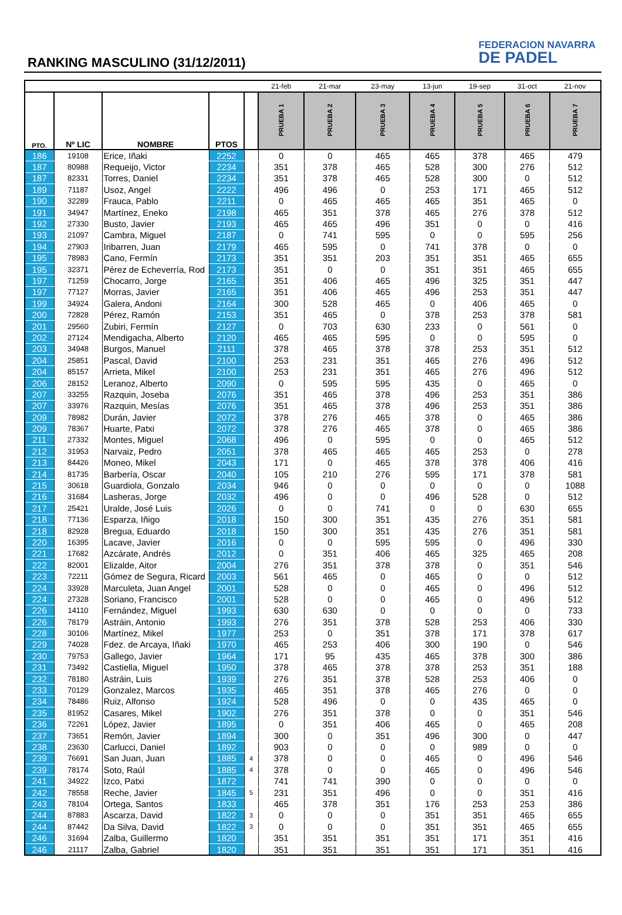RANKING MASCULINO (31/12/2011)
FEDERACION NAVARRA
DE PADEL
| | | | | | 21-feb | 21-mar | 23-may | 13-jun | 19-sep | 31-oct | 21-nov |
| PTO. | Nº LIC | NOMBRE | PTOS | | PRUEBA 1 | PRUEBA 2 | PRUEBA 3 | PRUEBA 4 | PRUEBA 5 | PRUEBA 6 | PRUEBA 7 |
| 186 | 19108 | Erice, Iñaki | 2252 | | 0 | 0 | 465 | 465 | 378 | 465 | 479 |
| 187 | 80988 | Requeijo, Victor | 2234 | | 351 | 378 | 465 | 528 | 300 | 276 | 512 |
| 187 | 82331 | Torres, Daniel | 2234 | | 351 | 378 | 465 | 528 | 300 | 0 | 512 |
| 189 | 71187 | Usoz, Angel | 2222 | | 496 | 496 | 0 | 253 | 171 | 465 | 512 |
| 190 | 32289 | Frauca, Pablo | 2211 | | 0 | 465 | 465 | 465 | 351 | 465 | 0 |
| 191 | 34947 | Martínez, Eneko | 2198 | | 465 | 351 | 378 | 465 | 276 | 378 | 512 |
| 192 | 27330 | Busto, Javier | 2193 | | 465 | 465 | 496 | 351 | 0 | 0 | 416 |
| 193 | 21097 | Cambra, Miguel | 2187 | | 0 | 741 | 595 | 0 | 0 | 595 | 256 |
| 194 | 27903 | Iribarren, Juan | 2179 | | 465 | 595 | 0 | 741 | 378 | 0 | 0 |
| 195 | 78983 | Cano, Fermín | 2173 | | 351 | 351 | 203 | 351 | 351 | 465 | 655 |
| 195 | 32371 | Pérez de Echeverría, Rod | 2173 | | 351 | 0 | 0 | 351 | 351 | 465 | 655 |
| 197 | 71259 | Chocarro, Jorge | 2165 | | 351 | 406 | 465 | 496 | 325 | 351 | 447 |
| 197 | 77127 | Morras, Javier | 2165 | | 351 | 406 | 465 | 496 | 253 | 351 | 447 |
| 199 | 34924 | Galera, Andoni | 2164 | | 300 | 528 | 465 | 0 | 406 | 465 | 0 |
| 200 | 72828 | Pérez, Ramón | 2153 | | 351 | 465 | 0 | 378 | 253 | 378 | 581 |
| 201 | 29560 | Zubiri, Fermín | 2127 | | 0 | 703 | 630 | 233 | 0 | 561 | 0 |
| 202 | 27124 | Mendigacha, Alberto | 2120 | | 465 | 465 | 595 | 0 | 0 | 595 | 0 |
| 203 | 34948 | Burgos, Manuel | 2111 | | 378 | 465 | 378 | 378 | 253 | 351 | 512 |
| 204 | 25851 | Pascal, David | 2100 | | 253 | 231 | 351 | 465 | 276 | 496 | 512 |
| 204 | 85157 | Arrieta, Mikel | 2100 | | 253 | 231 | 351 | 465 | 276 | 496 | 512 |
| 206 | 28152 | Leranoz, Alberto | 2090 | | 0 | 595 | 595 | 435 | 0 | 465 | 0 |
| 207 | 33255 | Razquin, Joseba | 2076 | | 351 | 465 | 378 | 496 | 253 | 351 | 386 |
| 207 | 33976 | Razquin, Mesías | 2076 | | 351 | 465 | 378 | 496 | 253 | 351 | 386 |
| 209 | 78982 | Durán, Javier | 2072 | | 378 | 276 | 465 | 378 | 0 | 465 | 386 |
| 209 | 78367 | Huarte, Patxi | 2072 | | 378 | 276 | 465 | 378 | 0 | 465 | 386 |
| 211 | 27332 | Montes, Miguel | 2068 | | 496 | 0 | 595 | 0 | 0 | 465 | 512 |
| 212 | 31953 | Narvaiz, Pedro | 2051 | | 378 | 465 | 465 | 465 | 253 | 0 | 278 |
| 213 | 84426 | Moneo, Mikel | 2043 | | 171 | 0 | 465 | 378 | 378 | 406 | 416 |
| 214 | 81735 | Barbería, Oscar | 2040 | | 105 | 210 | 276 | 595 | 171 | 378 | 581 |
| 215 | 30618 | Guardiola, Gonzalo | 2034 | | 946 | 0 | 0 | 0 | 0 | 0 | 1088 |
| 216 | 31684 | Lasheras, Jorge | 2032 | | 496 | 0 | 0 | 496 | 528 | 0 | 512 |
| 217 | 25421 | Uralde, José Luis | 2026 | | 0 | 0 | 741 | 0 | 0 | 630 | 655 |
| 218 | 77136 | Esparza, Iñigo | 2018 | | 150 | 300 | 351 | 435 | 276 | 351 | 581 |
| 218 | 82928 | Bregua, Eduardo | 2018 | | 150 | 300 | 351 | 435 | 276 | 351 | 581 |
| 220 | 16395 | Lacave, Javier | 2016 | | 0 | 0 | 595 | 595 | 0 | 496 | 330 |
| 221 | 17682 | Azcárate, Andrés | 2012 | | 0 | 351 | 406 | 465 | 325 | 465 | 208 |
| 222 | 82001 | Elizalde, Aitor | 2004 | | 276 | 351 | 378 | 378 | 0 | 351 | 546 |
| 223 | 72211 | Gómez de Segura, Ricard | 2003 | | 561 | 465 | 0 | 465 | 0 | 0 | 512 |
| 224 | 33928 | Marculeta, Juan Angel | 2001 | | 528 | 0 | 0 | 465 | 0 | 496 | 512 |
| 224 | 27328 | Soriano, Francisco | 2001 | | 528 | 0 | 0 | 465 | 0 | 496 | 512 |
| 226 | 14110 | Fernández, Miguel | 1993 | | 630 | 630 | 0 | 0 | 0 | 0 | 733 |
| 226 | 78179 | Astráin, Antonio | 1993 | | 276 | 351 | 378 | 528 | 253 | 406 | 330 |
| 228 | 30106 | Martínez, Mikel | 1977 | | 253 | 0 | 351 | 378 | 171 | 378 | 617 |
| 229 | 74028 | Fdez. de Arcaya, Iñaki | 1970 | | 465 | 253 | 406 | 300 | 190 | 0 | 546 |
| 230 | 79753 | Gallego, Javier | 1964 | | 171 | 95 | 435 | 465 | 378 | 300 | 386 |
| 231 | 73492 | Castiella, Miguel | 1950 | | 378 | 465 | 378 | 378 | 253 | 351 | 188 |
| 232 | 78180 | Astráin, Luis | 1939 | | 276 | 351 | 378 | 528 | 253 | 406 | 0 |
| 233 | 70129 | Gonzalez, Marcos | 1935 | | 465 | 351 | 378 | 465 | 276 | 0 | 0 |
| 234 | 78486 | Ruiz, Alfonso | 1924 | | 528 | 496 | 0 | 0 | 435 | 465 | 0 |
| 235 | 81952 | Casares, Mikel | 1902 | | 276 | 351 | 378 | 0 | 0 | 351 | 546 |
| 236 | 72261 | López, Javier | 1895 | | 0 | 351 | 406 | 465 | 0 | 465 | 208 |
| 237 | 73651 | Remón, Javier | 1894 | | 300 | 0 | 351 | 496 | 300 | 0 | 447 |
| 238 | 23630 | Carlucci, Daniel | 1892 | | 903 | 0 | 0 | 0 | 989 | 0 | 0 |
| 239 | 76691 | San Juan, Juan | 1885 | 4 | 378 | 0 | 0 | 465 | 0 | 496 | 546 |
| 239 | 78174 | Soto, Raúl | 1885 | 4 | 378 | 0 | 0 | 465 | 0 | 496 | 546 |
| 241 | 34922 | Izco, Patxi | 1872 | | 741 | 741 | 390 | 0 | 0 | 0 | 0 |
| 242 | 78558 | Reche, Javier | 1845 | 5 | 231 | 351 | 496 | 0 | 0 | 351 | 416 |
| 243 | 78104 | Ortega, Santos | 1833 | | 465 | 378 | 351 | 176 | 253 | 253 | 386 |
| 244 | 87883 | Ascarza, David | 1822 | 3 | 0 | 0 | 0 | 351 | 351 | 465 | 655 |
| 244 | 87442 | Da Silva, David | 1822 | 3 | 0 | 0 | 0 | 351 | 351 | 465 | 655 |
| 246 | 31694 | Zalba, Guillermo | 1820 | | 351 | 351 | 351 | 351 | 171 | 351 | 416 |
| 246 | 21117 | Zalba, Gabriel | 1820 | | 351 | 351 | 351 | 351 | 171 | 351 | 416 |